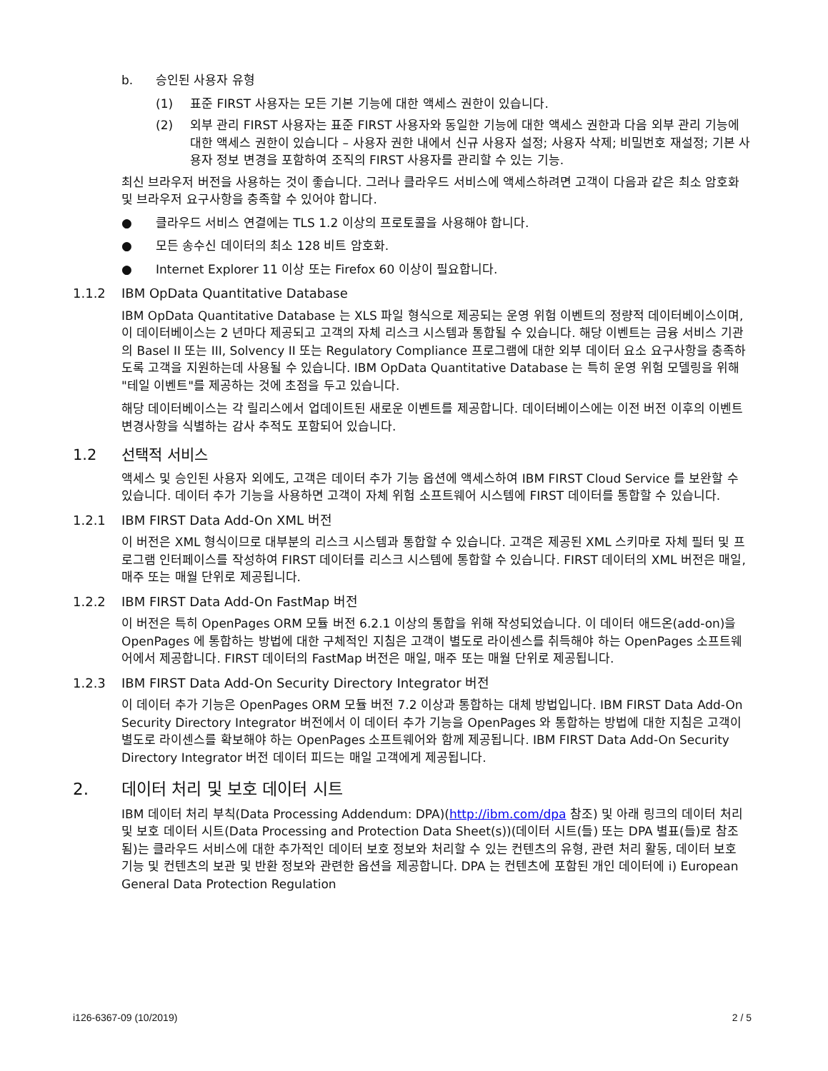b. 승인된 사용자 유형
(1) 표준 FIRST 사용자는 모든 기본 기능에 대한 액세스 권한이 있습니다.
(2) 외부 관리 FIRST 사용자는 표준 FIRST 사용자와 동일한 기능에 대한 액세스 권한과 다음 외부 관리 기능에 대한 액세스 권한이 있습니다 – 사용자 권한 내에서 신규 사용자 설정; 사용자 삭제; 비밀번호 재설정; 기본 사용자 정보 변경을 포함하여 조직의 FIRST 사용자를 관리할 수 있는 기능.
최신 브라우저 버전을 사용하는 것이 좋습니다. 그러나 클라우드 서비스에 액세스하려면 고객이 다음과 같은 최소 암호화 및 브라우저 요구사항을 충족할 수 있어야 합니다.
● 클라우드 서비스 연결에는 TLS 1.2 이상의 프로토콜을 사용해야 합니다.
● 모든 송수신 데이터의 최소 128 비트 암호화.
● Internet Explorer 11 이상 또는 Firefox 60 이상이 필요합니다.
1.1.2 IBM OpData Quantitative Database
IBM OpData Quantitative Database 는 XLS 파일 형식으로 제공되는 운영 위험 이벤트의 정량적 데이터베이스이며, 이 데이터베이스는 2 년마다 제공되고 고객의 자체 리스크 시스템과 통합될 수 있습니다. 해당 이벤트는 금융 서비스 기관의 Basel II 또는 III, Solvency II 또는 Regulatory Compliance 프로그램에 대한 외부 데이터 요소 요구사항을 충족하도록 고객을 지원하는데 사용될 수 있습니다. IBM OpData Quantitative Database 는 특히 운영 위험 모델링을 위해 "테일 이벤트"를 제공하는 것에 초점을 두고 있습니다.
해당 데이터베이스는 각 릴리스에서 업데이트된 새로운 이벤트를 제공합니다. 데이터베이스에는 이전 버전 이후의 이벤트 변경사항을 식별하는 감사 추적도 포함되어 있습니다.
1.2 선택적 서비스
액세스 및 승인된 사용자 외에도, 고객은 데이터 추가 기능 옵션에 액세스하여 IBM FIRST Cloud Service 를 보완할 수 있습니다. 데이터 추가 기능을 사용하면 고객이 자체 위험 소프트웨어 시스템에 FIRST 데이터를 통합할 수 있습니다.
1.2.1 IBM FIRST Data Add-On XML 버전
이 버전은 XML 형식이므로 대부분의 리스크 시스템과 통합할 수 있습니다. 고객은 제공된 XML 스키마로 자체 필터 및 프로그램 인터페이스를 작성하여 FIRST 데이터를 리스크 시스템에 통합할 수 있습니다. FIRST 데이터의 XML 버전은 매일, 매주 또는 매월 단위로 제공됩니다.
1.2.2 IBM FIRST Data Add-On FastMap 버전
이 버전은 특히 OpenPages ORM 모듈 버전 6.2.1 이상의 통합을 위해 작성되었습니다. 이 데이터 애드온(add-on)을 OpenPages 에 통합하는 방법에 대한 구체적인 지침은 고객이 별도로 라이센스를 취득해야 하는 OpenPages 소프트웨어에서 제공합니다. FIRST 데이터의 FastMap 버전은 매일, 매주 또는 매월 단위로 제공됩니다.
1.2.3 IBM FIRST Data Add-On Security Directory Integrator 버전
이 데이터 추가 기능은 OpenPages ORM 모듈 버전 7.2 이상과 통합하는 대체 방법입니다. IBM FIRST Data Add-On Security Directory Integrator 버전에서 이 데이터 추가 기능을 OpenPages 와 통합하는 방법에 대한 지침은 고객이 별도로 라이센스를 확보해야 하는 OpenPages 소프트웨어와 함께 제공됩니다. IBM FIRST Data Add-On Security Directory Integrator 버전 데이터 피드는 매일 고객에게 제공됩니다.
2. 데이터 처리 및 보호 데이터 시트
IBM 데이터 처리 부칙(Data Processing Addendum: DPA)(http://ibm.com/dpa 참조) 및 아래 링크의 데이터 처리 및 보호 데이터 시트(Data Processing and Protection Data Sheet(s))(데이터 시트(들) 또는 DPA 별표(들)로 참조됨)는 클라우드 서비스에 대한 추가적인 데이터 보호 정보와 처리할 수 있는 컨텐츠의 유형, 관련 처리 활동, 데이터 보호 기능 및 컨텐츠의 보관 및 반환 정보와 관련한 옵션을 제공합니다. DPA 는 컨텐츠에 포함된 개인 데이터에 i) European General Data Protection Regulation
i126-6367-09 (10/2019) 2 / 5